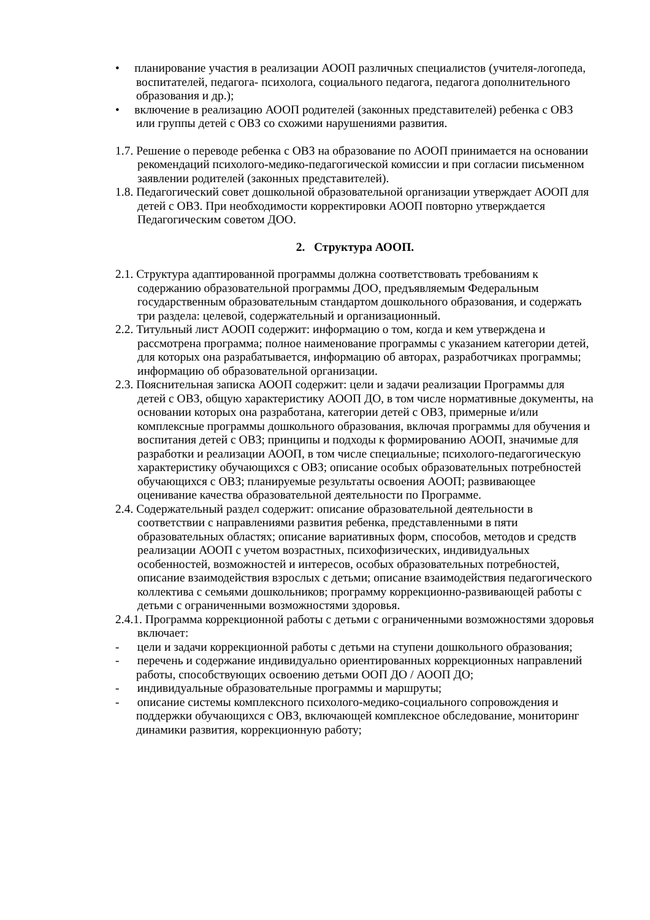• планирование участия в реализации АООП различных специалистов (учителя-логопеда, воспитателей, педагога- психолога, социального педагога, педагога дополнительного образования и др.);
• включение в реализацию АООП родителей (законных представителей) ребенка с ОВЗ или группы детей с ОВЗ со схожими нарушениями развития.
1.7. Решение о переводе ребенка с ОВЗ на образование по АООП принимается на основании рекомендаций психолого-медико-педагогической комиссии и при согласии письменном заявлении родителей (законных представителей).
1.8. Педагогический совет дошкольной образовательной организации утверждает АООП для детей с ОВЗ. При необходимости корректировки АООП повторно утверждается Педагогическим советом ДОО.
2. Структура АООП.
2.1. Структура адаптированной программы должна соответствовать требованиям к содержанию образовательной программы ДОО, предъявляемым Федеральным государственным образовательным стандартом дошкольного образования, и содержать три раздела: целевой, содержательный и организационный.
2.2. Титульный лист АООП содержит: информацию о том, когда и кем утверждена и рассмотрена программа; полное наименование программы с указанием категории детей, для которых она разрабатывается, информацию об авторах, разработчиках программы; информацию об образовательной организации.
2.3. Пояснительная записка АООП содержит: цели и задачи реализации Программы для детей с ОВЗ, общую характеристику АООП ДО, в том числе нормативные документы, на основании которых она разработана, категории детей с ОВЗ, примерные и/или комплексные программы дошкольного образования, включая программы для обучения и воспитания детей с ОВЗ; принципы и подходы к формированию АООП, значимые для разработки и реализации АООП, в том числе специальные; психолого-педагогическую характеристику обучающихся с ОВЗ; описание особых образовательных потребностей обучающихся с ОВЗ; планируемые результаты освоения АООП; развивающее оценивание качества образовательной деятельности по Программе.
2.4. Содержательный раздел содержит: описание образовательной деятельности в соответствии с направлениями развития ребенка, представленными в пяти образовательных областях; описание вариативных форм, способов, методов и средств реализации АООП с учетом возрастных, психофизических, индивидуальных особенностей, возможностей и интересов, особых образовательных потребностей, описание взаимодействия взрослых с детьми; описание взаимодействия педагогического коллектива с семьями дошкольников; программу коррекционно-развивающей работы с детьми с ограниченными возможностями здоровья.
2.4.1. Программа коррекционной работы с детьми с ограниченными возможностями здоровья включает:
- цели и задачи коррекционной работы с детьми на ступени дошкольного образования;
- перечень и содержание индивидуально ориентированных коррекционных направлений работы, способствующих освоению детьми ООП ДО / АООП ДО;
- индивидуальные образовательные программы и маршруты;
- описание системы комплексного психолого-медико-социального сопровождения и поддержки обучающихся с ОВЗ, включающей комплексное обследование, мониторинг динамики развития, коррекционную работу;